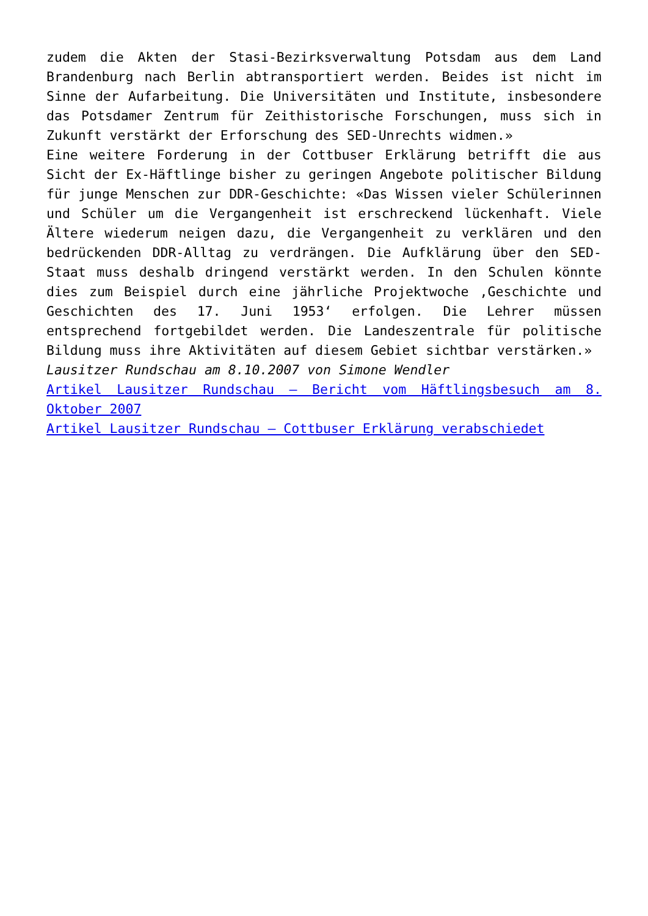zudem die Akten der Stasi-Bezirksverwaltung Potsdam aus dem Land Brandenburg nach Berlin abtransportiert werden. Beides ist nicht im Sinne der Aufarbeitung. Die Universitäten und Institute, insbesondere das Potsdamer Zentrum für Zeithistorische Forschungen, muss sich in Zukunft verstärkt der Erforschung des SED-Unrechts widmen.»
Eine weitere Forderung in der Cottbuser Erklärung betrifft die aus Sicht der Ex-Häftlinge bisher zu geringen Angebote politischer Bildung für junge Menschen zur DDR-Geschichte: «Das Wissen vieler Schülerinnen und Schüler um die Vergangenheit ist erschreckend lückenhaft. Viele Ältere wiederum neigen dazu, die Vergangenheit zu verklären und den bedrückenden DDR-Alltag zu verdrängen. Die Aufklärung über den SED-Staat muss deshalb dringend verstärkt werden. In den Schulen könnte dies zum Beispiel durch eine jährliche Projektwoche ‚Geschichte und Geschichten des 17. Juni 1953‘ erfolgen. Die Lehrer müssen entsprechend fortgebildet werden. Die Landeszentrale für politische Bildung muss ihre Aktivitäten auf diesem Gebiet sichtbar verstärken.»
Lausitzer Rundschau am 8.10.2007 von Simone Wendler
Artikel Lausitzer Rundschau – Bericht vom Häftlingsbesuch am 8. Oktober 2007
Artikel Lausitzer Rundschau – Cottbuser Erklärung verabschiedet